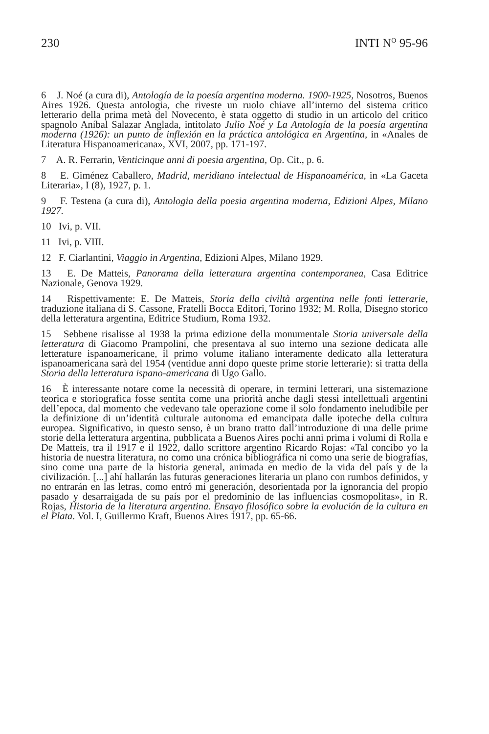230 INTI N<sup>O</sup> 95-96
6 J. Noé (a cura di), Antología de la poesía argentina moderna. 1900-1925, Nosotros, Buenos Aires 1926. Questa antologia, che riveste un ruolo chiave all’interno del sistema critico letterario della prima metà del Novecento, è stata oggetto di studio in un articolo del critico spagnolo Aníbal Salazar Anglada, intitolato Julio Noé y La Antología de la poesía argentina moderna (1926): un punto de inflexión en la práctica antológica en Argentina, in «Anales de Literatura Hispanoamericana», XVI, 2007, pp. 171-197.
7 A. R. Ferrarin, Venticinque anni di poesia argentina, Op. Cit., p. 6.
8 E. Giménez Caballero, Madrid, meridiano intelectual de Hispanoamérica, in «La Gaceta Literaria», I (8), 1927, p. 1.
9 F. Testena (a cura di), Antologia della poesia argentina moderna, Edizioni Alpes, Milano 1927.
10 Ivi, p. VII.
11 Ivi, p. VIII.
12 F. Ciarlantini, Viaggio in Argentina, Edizioni Alpes, Milano 1929.
13 E. De Matteis, Panorama della letteratura argentina contemporanea, Casa Editrice Nazionale, Genova 1929.
14 Rispettivamente: E. De Matteis, Storia della civiltà argentina nelle fonti letterarie, traduzione italiana di S. Cassone, Fratelli Bocca Editori, Torino 1932; M. Rolla, Disegno storico della letteratura argentina, Editrice Studium, Roma 1932.
15 Sebbene risalisse al 1938 la prima edizione della monumentale Storia universale della letteratura di Giacomo Prampolini, che presentava al suo interno una sezione dedicata alle letterature ispanoamericane, il primo volume italiano interamente dedicato alla letteratura ispanoamericana sarà del 1954 (ventidue anni dopo queste prime storie letterarie): si tratta della Storia della letteratura ispano-americana di Ugo Gallo.
16 È interessante notare come la necessità di operare, in termini letterari, una sistemazione teorica e storiografica fosse sentita come una priorità anche dagli stessi intellettuali argentini dell’epoca, dal momento che vedevano tale operazione come il solo fondamento ineludibile per la definizione di un’identità culturale autonoma ed emancipata dalle ipoteche della cultura europea. Significativo, in questo senso, è un brano tratto dall’introduzione di una delle prime storie della letteratura argentina, pubblicata a Buenos Aires pochi anni prima i volumi di Rolla e De Matteis, tra il 1917 e il 1922, dallo scrittore argentino Ricardo Rojas: «Tal concibo yo la historia de nuestra literatura, no como una crónica bibliográfica ni como una serie de biografías, sino come una parte de la historia general, animada en medio de la vida del país y de la civilización. [...] ahí hallarán las futuras generaciones literaria un plano con rumbos definidos, y no entrarán en las letras, como entró mi generación, desorientada por la ignorancia del propio pasado y desarraigada de su país por el predominio de las influencias cosmopolitas», in R. Rojas, Historia de la literatura argentina. Ensayo filosófico sobre la evolución de la cultura en el Plata. Vol. I, Guillermo Kraft, Buenos Aires 1917, pp. 65-66.